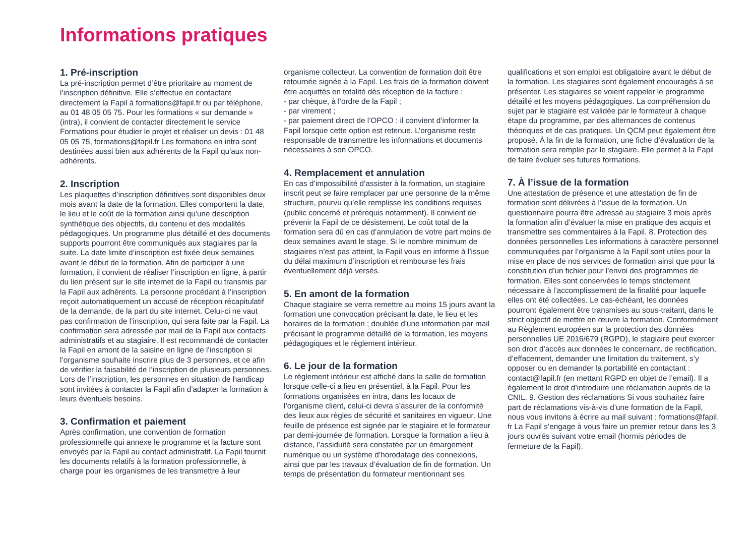Informations pratiques
1. Pré-inscription
La pré-inscription permet d’être prioritaire au moment de l’inscription définitive. Elle s’effectue en contactant directement la Fapil à formations@fapil.fr ou par téléphone, au 01 48 05 05 75. Pour les formations « sur demande » (intra), il convient de contacter directement le service Formations pour étudier le projet et réaliser un devis : 01 48 05 05 75, formations@fapil.fr Les formations en intra sont destinées aussi bien aux adhérents de la Fapil qu’aux non-adhérents.
2. Inscription
Les plaquettes d’inscription définitives sont disponibles deux mois avant la date de la formation. Elles comportent la date, le lieu et le coût de la formation ainsi qu’une description synthétique des objectifs, du contenu et des modalités pédagogiques. Un programme plus détaillé et des documents supports pourront être communiqués aux stagiaires par la suite. La date limite d’inscription est fixée deux semaines avant le début de la formation. Afin de participer à une formation, il convient de réaliser l’inscription en ligne, à partir du lien présent sur le site internet de la Fapil ou transmis par la Fapil aux adhérents. La personne procédant à l’inscription reçoit automatiquement un accusé de réception récapitulatif de la demande, de la part du site internet. Celui-ci ne vaut pas confirmation de l’inscription, qui sera faite par la Fapil. La confirmation sera adressée par mail de la Fapil aux contacts administratifs et au stagiaire. Il est recommandé de contacter la Fapil en amont de la saisine en ligne de l’inscription si l’organisme souhaite inscrire plus de 3 personnes, et ce afin de vérifier la faisabilité de l’inscription de plusieurs personnes. Lors de l’inscription, les personnes en situation de handicap sont invitées à contacter la Fapil afin d’adapter la formation à leurs éventuels besoins.
3. Confirmation et paiement
Après confirmation, une convention de formation professionnelle qui annexe le programme et la facture sont envoyés par la Fapil au contact administratif. La Fapil fournit les documents relatifs à la formation professionnelle, à charge pour les organismes de les transmettre à leur
organisme collecteur. La convention de formation doit être retournée signée à la Fapil. Les frais de la formation doivent être acquittés en totalité dès réception de la facture :
- par chèque, à l’ordre de la Fapil ;
- par virement ;
- par paiement direct de l’OPCO : il convient d’informer la Fapil lorsque cette option est retenue. L’organisme reste responsable de transmettre les informations et documents nécessaires à son OPCO.
4. Remplacement et annulation
En cas d’impossibilité d’assister à la formation, un stagiaire inscrit peut se faire remplacer par une personne de la même structure, pourvu qu’elle remplisse les conditions requises (public concerné et prérequis notamment). Il convient de prévenir la Fapil de ce désistement. Le coût total de la formation sera dû en cas d’annulation de votre part moins de deux semaines avant le stage. Si le nombre minimum de stagiaires n’est pas atteint, la Fapil vous en informe à l’issue du délai maximum d’inscription et rembourse les frais éventuellement déjà versés.
5. En amont de la formation
Chaque stagiaire se verra remettre au moins 15 jours avant la formation une convocation précisant la date, le lieu et les horaires de la formation ; doublée d’une information par mail précisant le programme détaillé de la formation, les moyens pédagogiques et le règlement intérieur.
6. Le jour de la formation
Le règlement intérieur est affiché dans la salle de formation lorsque celle-ci a lieu en présentiel, à la Fapil. Pour les formations organisées en intra, dans les locaux de l’organisme client, celui-ci devra s’assurer de la conformité des lieux aux règles de sécurité et sanitaires en vigueur. Une feuille de présence est signée par le stagiaire et le formateur par demi-journée de formation. Lorsque la formation a lieu à distance, l’assiduité sera constatée par un émargement numérique ou un système d’horodatage des connexions, ainsi que par les travaux d’évaluation de fin de formation. Un temps de présentation du formateur mentionnant ses
qualifications et son emploi est obligatoire avant le début de la formation. Les stagiaires sont également encouragés à se présenter. Les stagiaires se voient rappeler le programme détaillé et les moyens pédagogiques. La compréhension du sujet par le stagiaire est validée par le formateur à chaque étape du programme, par des alternances de contenus théoriques et de cas pratiques. Un QCM peut également être proposé. À la fin de la formation, une fiche d’évaluation de la formation sera remplie par le stagiaire. Elle permet à la Fapil de faire évoluer ses futures formations.
7. À l’issue de la formation
Une attestation de présence et une attestation de fin de formation sont délivrées à l’issue de la formation. Un questionnaire pourra être adressé au stagiaire 3 mois après la formation afin d’évaluer la mise en pratique des acquis et transmettre ses commentaires à la Fapil. 8. Protection des données personnelles Les informations à caractère personnel communiquées par l’organisme à la Fapil sont utiles pour la mise en place de nos services de formation ainsi que pour la constitution d’un fichier pour l’envoi des programmes de formation. Elles sont conservées le temps strictement nécessaire à l’accomplissement de la finalité pour laquelle elles ont été collectées. Le cas-échéant, les données pourront également être transmises au sous-traitant, dans le strict objectif de mettre en œuvre la formation. Conformément au Règlement européen sur la protection des données personnelles UE 2016/679 (RGPD), le stagiaire peut exercer son droit d’accès aux données le concernant, de rectification, d’effacement, demander une limitation du traitement, s’y opposer ou en demander la portabilité en contactant : contact@fapil.fr (en mettant RGPD en objet de l’email). Il a également le droit d’introduire une réclamation auprès de la CNIL. 9. Gestion des réclamations Si vous souhaitez faire part de réclamations vis-à-vis d’une formation de la Fapil, nous vous invitons à écrire au mail suivant : formations@fapil. fr La Fapil s’engage à vous faire un premier retour dans les 3 jours ouvrés suivant votre email (hormis périodes de fermeture de la Fapil).